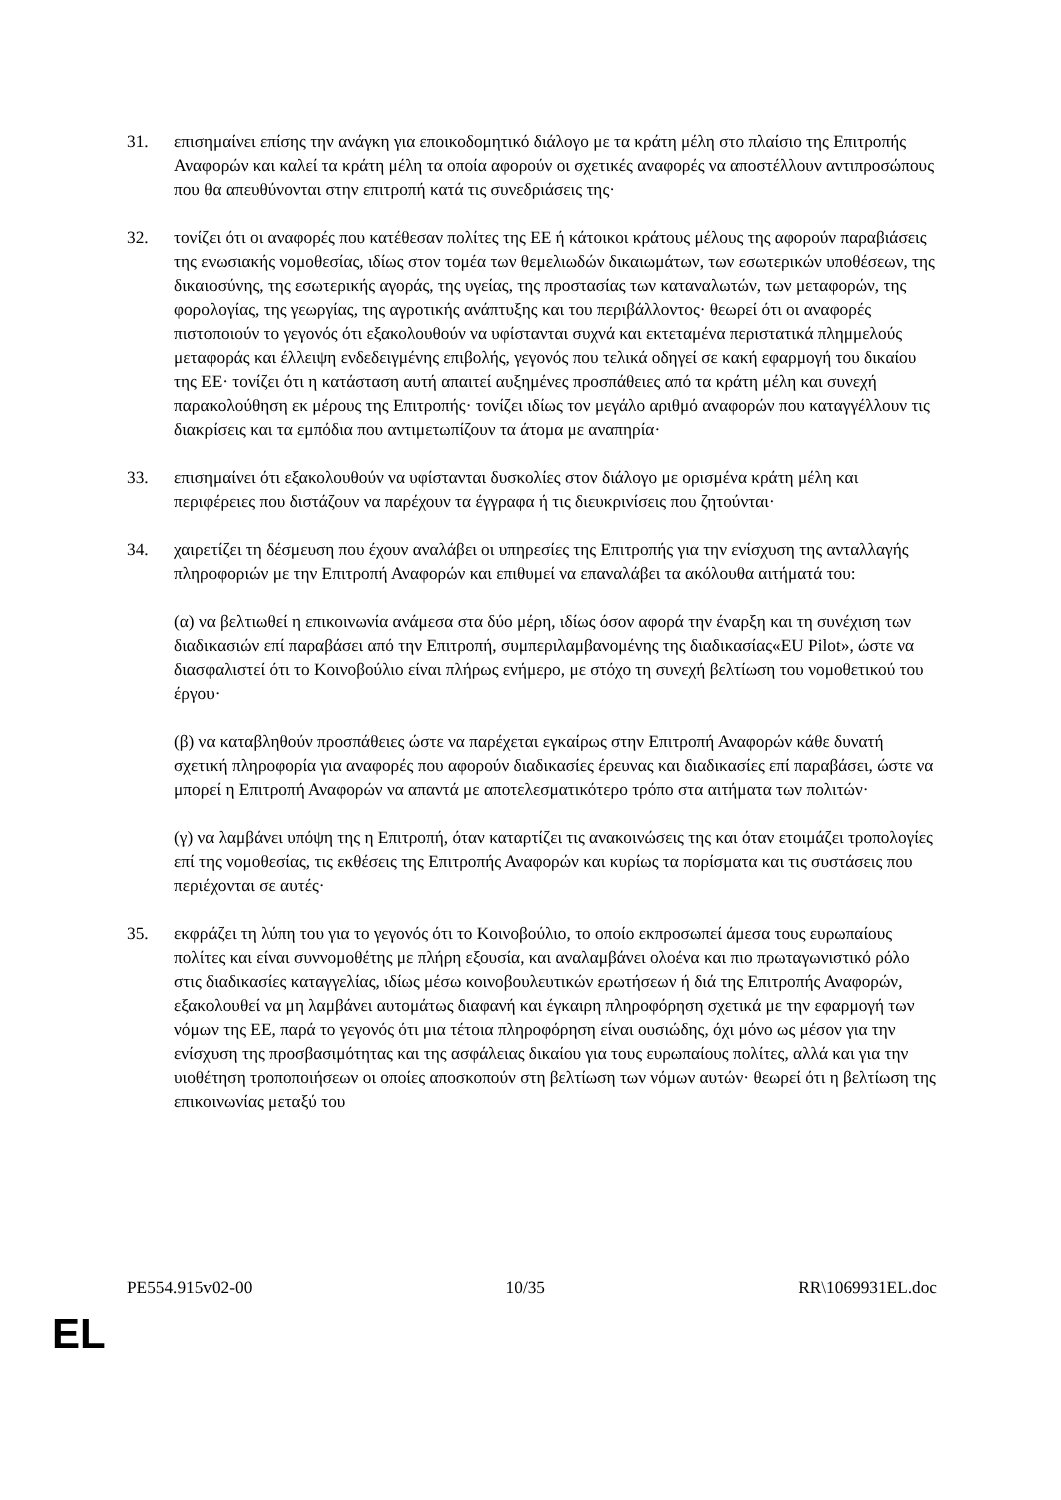31. επισημαίνει επίσης την ανάγκη για εποικοδομητικό διάλογο με τα κράτη μέλη στο πλαίσιο της Επιτροπής Αναφορών και καλεί τα κράτη μέλη τα οποία αφορούν οι σχετικές αναφορές να αποστέλλουν αντιπροσώπους που θα απευθύνονται στην επιτροπή κατά τις συνεδριάσεις της·
32. τονίζει ότι οι αναφορές που κατέθεσαν πολίτες της ΕΕ ή κάτοικοι κράτους μέλους της αφορούν παραβιάσεις της ενωσιακής νομοθεσίας, ιδίως στον τομέα των θεμελιωδών δικαιωμάτων, των εσωτερικών υποθέσεων, της δικαιοσύνης, της εσωτερικής αγοράς, της υγείας, της προστασίας των καταναλωτών, των μεταφορών, της φορολογίας, της γεωργίας, της αγροτικής ανάπτυξης και του περιβάλλοντος· θεωρεί ότι οι αναφορές πιστοποιούν το γεγονός ότι εξακολουθούν να υφίστανται συχνά και εκτεταμένα περιστατικά πλημμελούς μεταφοράς και έλλειψη ενδεδειγμένης επιβολής, γεγονός που τελικά οδηγεί σε κακή εφαρμογή του δικαίου της ΕΕ· τονίζει ότι η κατάσταση αυτή απαιτεί αυξημένες προσπάθειες από τα κράτη μέλη και συνεχή παρακολούθηση εκ μέρους της Επιτροπής· τονίζει ιδίως τον μεγάλο αριθμό αναφορών που καταγγέλλουν τις διακρίσεις και τα εμπόδια που αντιμετωπίζουν τα άτομα με αναπηρία·
33. επισημαίνει ότι εξακολουθούν να υφίστανται δυσκολίες στον διάλογο με ορισμένα κράτη μέλη και περιφέρειες που διστάζουν να παρέχουν τα έγγραφα ή τις διευκρινίσεις που ζητούνται·
34. χαιρετίζει τη δέσμευση που έχουν αναλάβει οι υπηρεσίες της Επιτροπής για την ενίσχυση της ανταλλαγής πληροφοριών με την Επιτροπή Αναφορών και επιθυμεί να επαναλάβει τα ακόλουθα αιτήματά του:
(α) να βελτιωθεί η επικοινωνία ανάμεσα στα δύο μέρη, ιδίως όσον αφορά την έναρξη και τη συνέχιση των διαδικασιών επί παραβάσει από την Επιτροπή, συμπεριλαμβανομένης της διαδικασίας«EU Pilot», ώστε να διασφαλιστεί ότι το Κοινοβούλιο είναι πλήρως ενήμερο, με στόχο τη συνεχή βελτίωση του νομοθετικού του έργου·
(β) να καταβληθούν προσπάθειες ώστε να παρέχεται εγκαίρως στην Επιτροπή Αναφορών κάθε δυνατή σχετική πληροφορία για αναφορές που αφορούν διαδικασίες έρευνας και διαδικασίες επί παραβάσει, ώστε να μπορεί η Επιτροπή Αναφορών να απαντά με αποτελεσματικότερο τρόπο στα αιτήματα των πολιτών·
(γ) να λαμβάνει υπόψη της η Επιτροπή, όταν καταρτίζει τις ανακοινώσεις της και όταν ετοιμάζει τροπολογίες επί της νομοθεσίας, τις εκθέσεις της Επιτροπής Αναφορών και κυρίως τα πορίσματα και τις συστάσεις που περιέχονται σε αυτές·
35. εκφράζει τη λύπη του για το γεγονός ότι το Κοινοβούλιο, το οποίο εκπροσωπεί άμεσα τους ευρωπαίους πολίτες και είναι συννομοθέτης με πλήρη εξουσία, και αναλαμβάνει ολοένα και πιο πρωταγωνιστικό ρόλο στις διαδικασίες καταγγελίας, ιδίως μέσω κοινοβουλευτικών ερωτήσεων ή διά της Επιτροπής Αναφορών, εξακολουθεί να μη λαμβάνει αυτομάτως διαφανή και έγκαιρη πληροφόρηση σχετικά με την εφαρμογή των νόμων της ΕΕ, παρά το γεγονός ότι μια τέτοια πληροφόρηση είναι ουσιώδης, όχι μόνο ως μέσον για την ενίσχυση της προσβασιμότητας και της ασφάλειας δικαίου για τους ευρωπαίους πολίτες, αλλά και για την υιοθέτηση τροποποιήσεων οι οποίες αποσκοπούν στη βελτίωση των νόμων αυτών· θεωρεί ότι η βελτίωση της επικοινωνίας μεταξύ του
PE554.915v02-00 10/35 RR\1069931EL.doc
EL